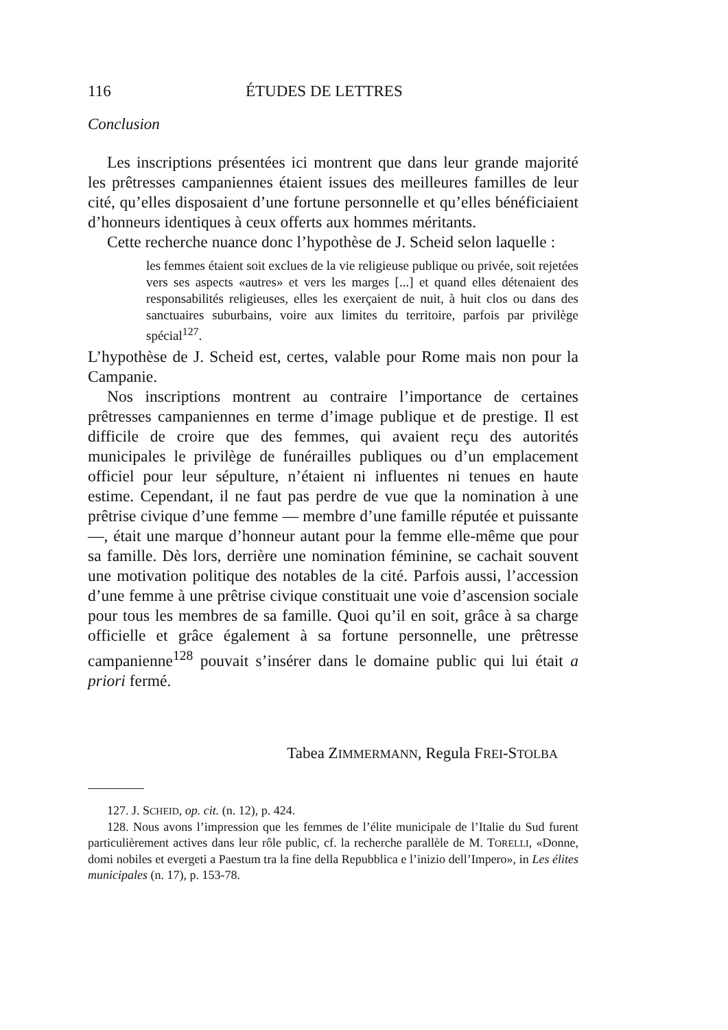116 ÉTUDES DE LETTRES
Conclusion
Les inscriptions présentées ici montrent que dans leur grande majorité les prêtresses campaniennes étaient issues des meilleures familles de leur cité, qu’elles disposaient d’une fortune personnelle et qu’elles bénéficiaient d’honneurs identiques à ceux offerts aux hommes méritants.
Cette recherche nuance donc l’hypothèse de J. Scheid selon laquelle :
les femmes étaient soit exclues de la vie religieuse publique ou privée, soit rejetées vers ses aspects «autres» et vers les marges [...] et quand elles détenaient des responsabilités religieuses, elles les exerçaient de nuit, à huit clos ou dans des sanctuaires suburbains, voire aux limites du territoire, parfois par privilège spécial<sup>127</sup>.
L’hypothèse de J. Scheid est, certes, valable pour Rome mais non pour la Campanie.
Nos inscriptions montrent au contraire l’importance de certaines prêtresses campaniennes en terme d’image publique et de prestige. Il est difficile de croire que des femmes, qui avaient reçu des autorités municipales le privilège de funérailles publiques ou d’un emplacement officiel pour leur sépulture, n’étaient ni influentes ni tenues en haute estime. Cependant, il ne faut pas perdre de vue que la nomination à une prêtrise civique d’une femme — membre d’une famille réputée et puissante —, était une marque d’honneur autant pour la femme elle-même que pour sa famille. Dès lors, derrière une nomination féminine, se cachait souvent une motivation politique des notables de la cité. Parfois aussi, l’accession d’une femme à une prêtrise civique constituait une voie d’ascension sociale pour tous les membres de sa famille. Quoi qu’il en soit, grâce à sa charge officielle et grâce également à sa fortune personnelle, une prêtresse campanienne<sup>128</sup> pouvait s’insérer dans le domaine public qui lui était a priori fermé.
Tabea ZIMMERMANN, Regula FREI-STOLBA
127. J. SCHEID, op. cit. (n. 12), p. 424.
128. Nous avons l’impression que les femmes de l’élite municipale de l’Italie du Sud furent particulièrement actives dans leur rôle public, cf. la recherche parallèle de M. TORELLI, «Donne, domi nobiles et evergeti a Paestum tra la fine della Repubblica e l’inizio dell’Impero», in Les élites municipales (n. 17), p. 153-78.